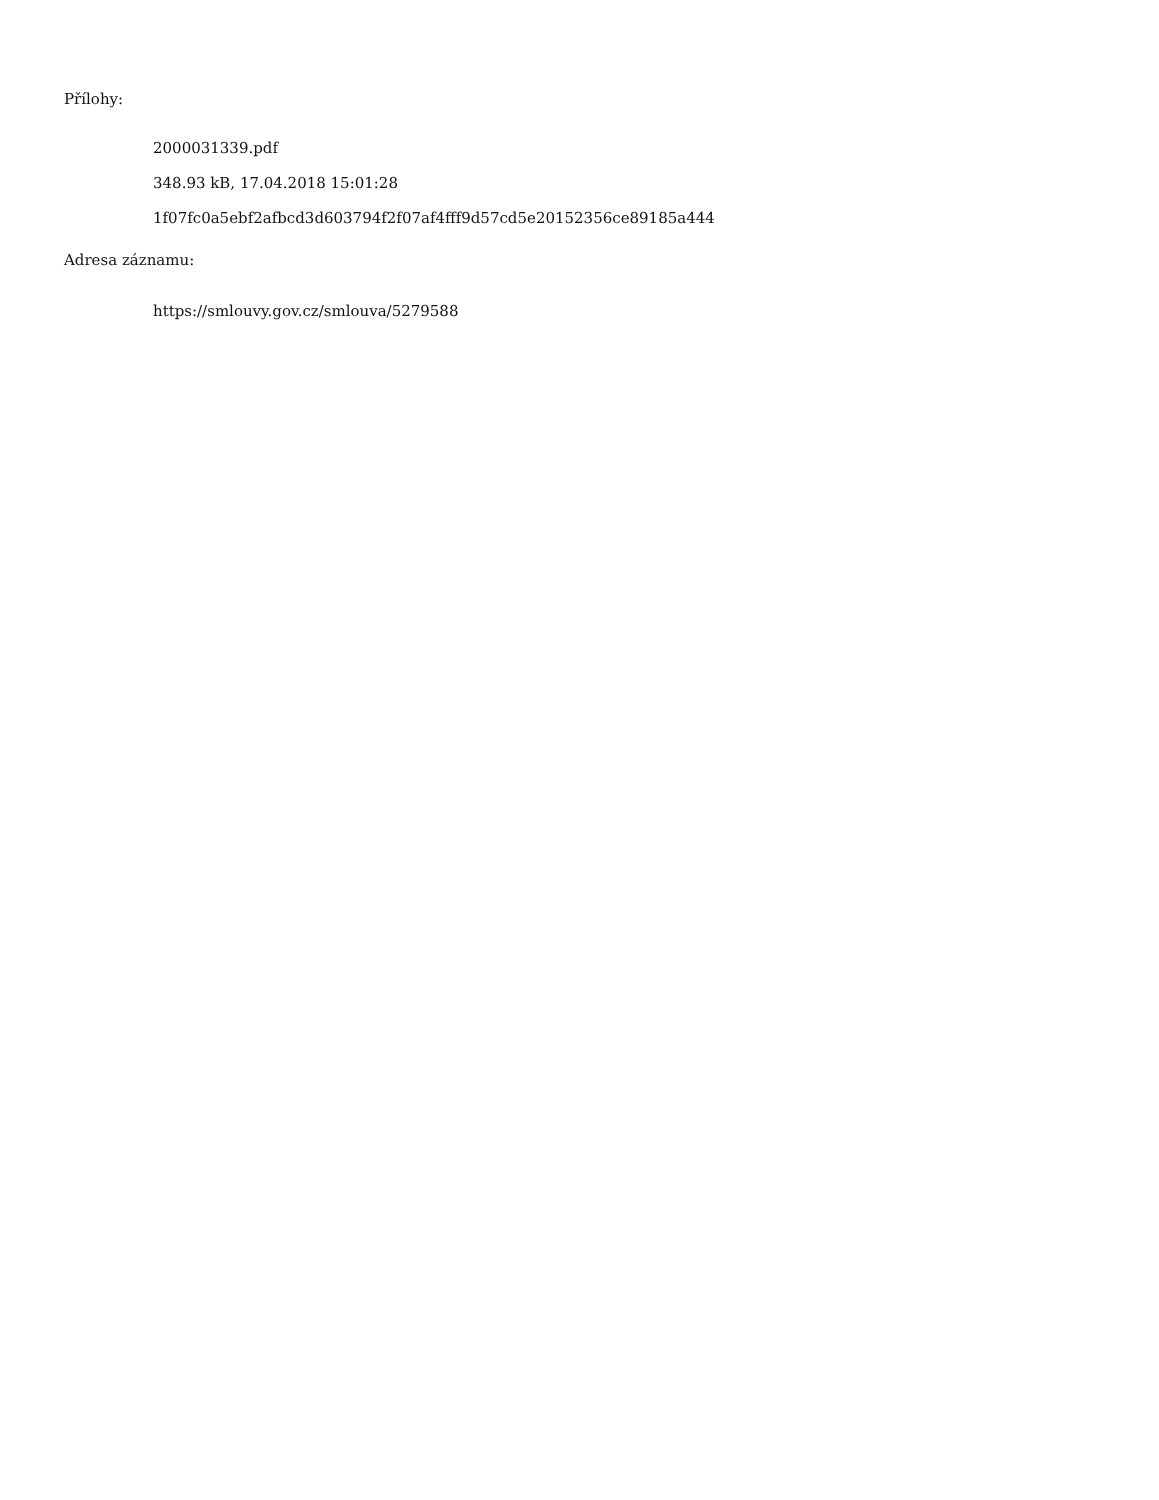Přílohy:
2000031339.pdf
348.93 kB, 17.04.2018 15:01:28
1f07fc0a5ebf2afbcd3d603794f2f07af4fff9d57cd5e20152356ce89185a444
Adresa záznamu:
https://smlouvy.gov.cz/smlouva/5279588